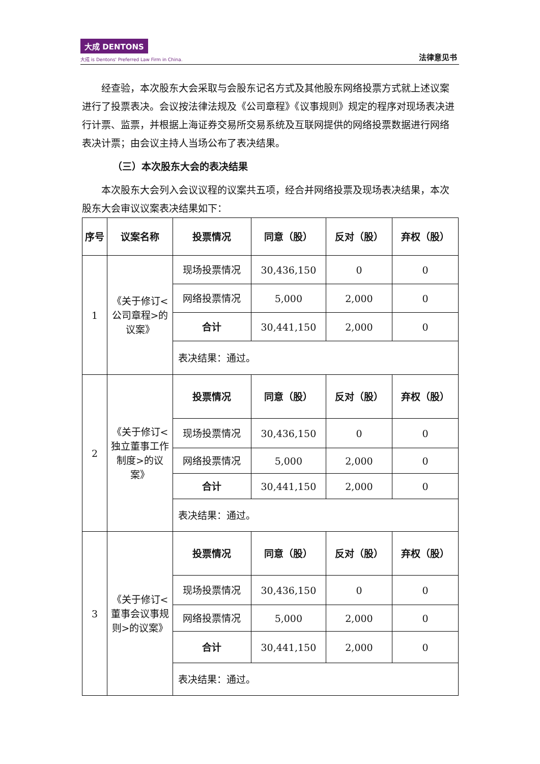大成 DENTONS
大成 is Dentons' Preferred Law Firm in China.
法律意见书
经查验，本次股东大会采取与会股东记名方式及其他股东网络投票方式就上述议案进行了投票表决。会议按法律法规及《公司章程》《议事规则》规定的程序对现场表决进行计票、监票，并根据上海证券交易所交易系统及互联网提供的网络投票数据进行网络表决计票；由会议主持人当场公布了表决结果。
（三）本次股东大会的表决结果
本次股东大会列入会议议程的议案共五项，经合并网络投票及现场表决结果，本次股东大会审议议案表决结果如下：
| 序号 | 议案名称 | 投票情况 | 同意（股） | 反对（股） | 弃权（股） |
| --- | --- | --- | --- | --- | --- |
| 1 | 《关于修订<公司章程>的议案》 | 现场投票情况 | 30,436,150 | 0 | 0 |
| | | 网络投票情况 | 5,000 | 2,000 | 0 |
| | | 合计 | 30,441,150 | 2,000 | 0 |
| | | 表决结果：通过。 | | | |
| 2 | 《关于修订<独立董事工作制度>的议案》 | 投票情况 | 同意（股） | 反对（股） | 弃权（股） |
| | | 现场投票情况 | 30,436,150 | 0 | 0 |
| | | 网络投票情况 | 5,000 | 2,000 | 0 |
| | | 合计 | 30,441,150 | 2,000 | 0 |
| | | 表决结果：通过。 | | | |
| 3 | 《关于修订<董事会议事规则>的议案》 | 投票情况 | 同意（股） | 反对（股） | 弃权（股） |
| | | 现场投票情况 | 30,436,150 | 0 | 0 |
| | | 网络投票情况 | 5,000 | 2,000 | 0 |
| | | 合计 | 30,441,150 | 2,000 | 0 |
| | | 表决结果：通过。 | | | |